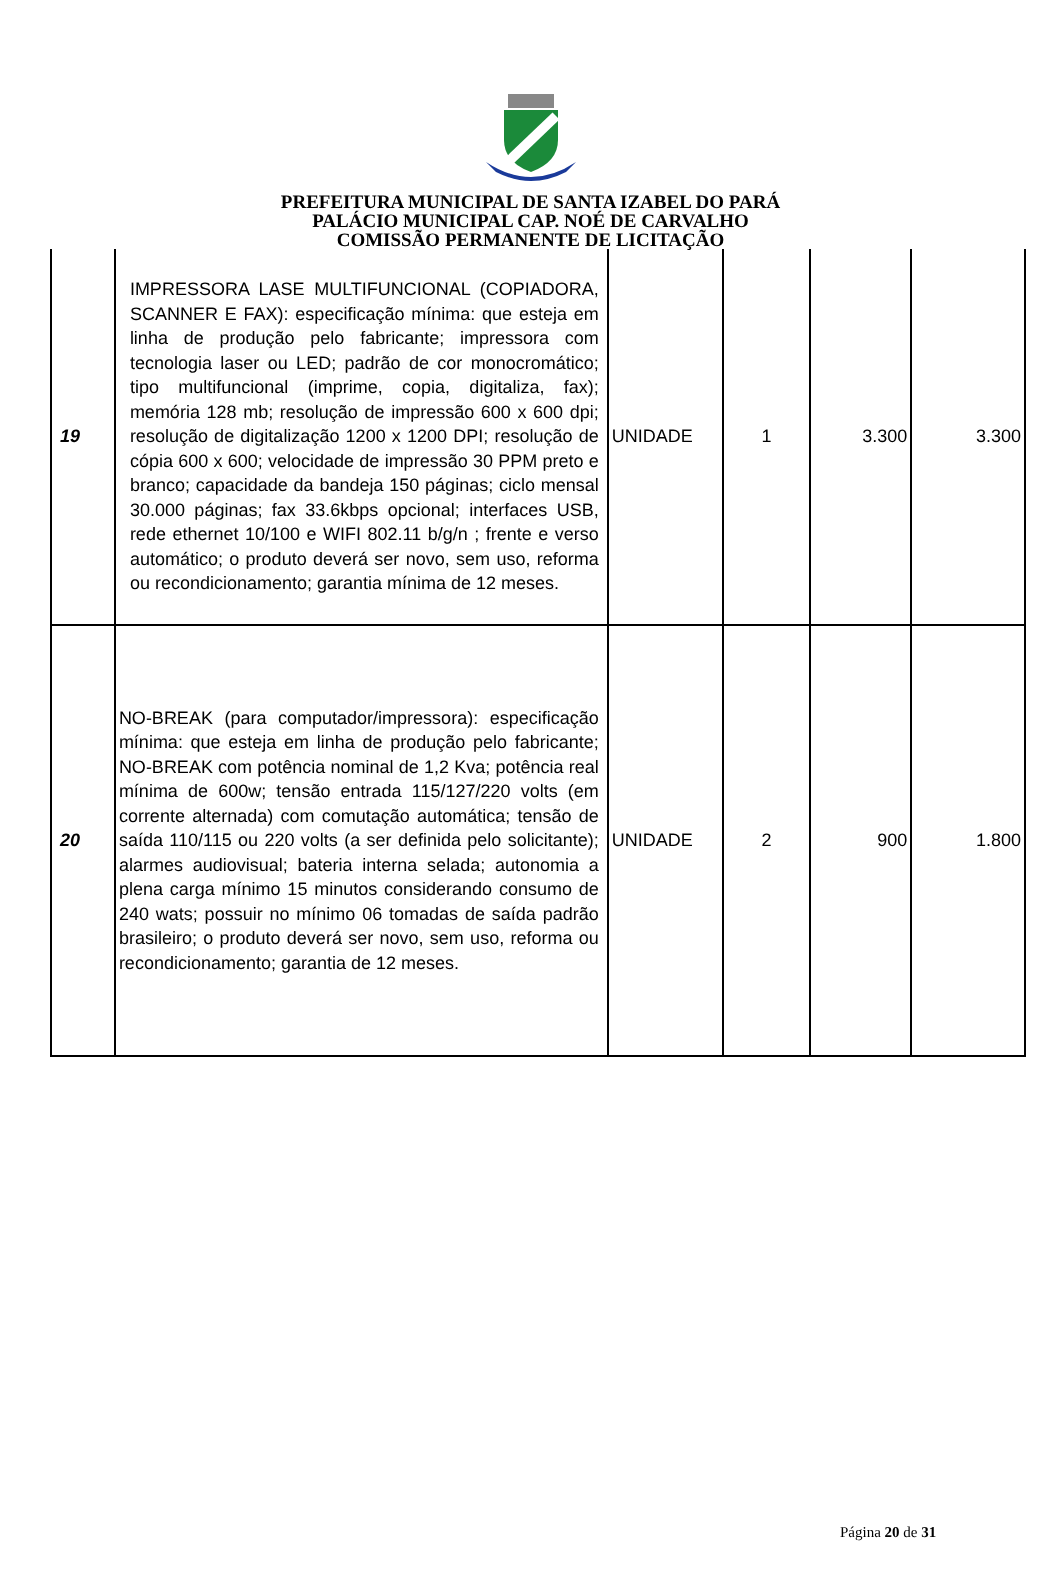PREFEITURA MUNICIPAL DE SANTA IZABEL DO PARÁ
PALÁCIO MUNICIPAL CAP. NOÉ DE CARVALHO
COMISSÃO PERMANENTE DE LICITAÇÃO
| 19 | IMPRESSORA LASE MULTIFUNCIONAL (COPIADORA, SCANNER E FAX): especificação mínima: que esteja em linha de produção pelo fabricante; impressora com tecnologia laser ou LED; padrão de cor monocromático; tipo multifuncional (imprime, copia, digitaliza, fax); memória 128 mb; resolução de impressão 600 x 600 dpi; resolução de digitalização 1200 x 1200 DPI; resolução de cópia 600 x 600; velocidade de impressão 30 PPM preto e branco; capacidade da bandeja 150 páginas; ciclo mensal 30.000 páginas; fax 33.6kbps opcional; interfaces USB, rede ethernet 10/100 e WIFI 802.11 b/g/n ; frente e verso automático; o produto deverá ser novo, sem uso, reforma ou recondicionamento; garantia mínima de 12 meses. | UNIDADE | 1 | 3.300 | 3.300 |
| 20 | NO-BREAK (para computador/impressora): especificação mínima: que esteja em linha de produção pelo fabricante; NO-BREAK com potência nominal de 1,2 Kva; potência real mínima de 600w; tensão entrada 115/127/220 volts (em corrente alternada) com comutação automática; tensão de saída 110/115 ou 220 volts (a ser definida pelo solicitante); alarmes audiovisual; bateria interna selada; autonomia a plena carga mínimo 15 minutos considerando consumo de 240 wats; possuir no mínimo 06 tomadas de saída padrão brasileiro; o produto deverá ser novo, sem uso, reforma ou recondicionamento; garantia de 12 meses. | UNIDADE | 2 | 900 | 1.800 |
Página 20 de 31